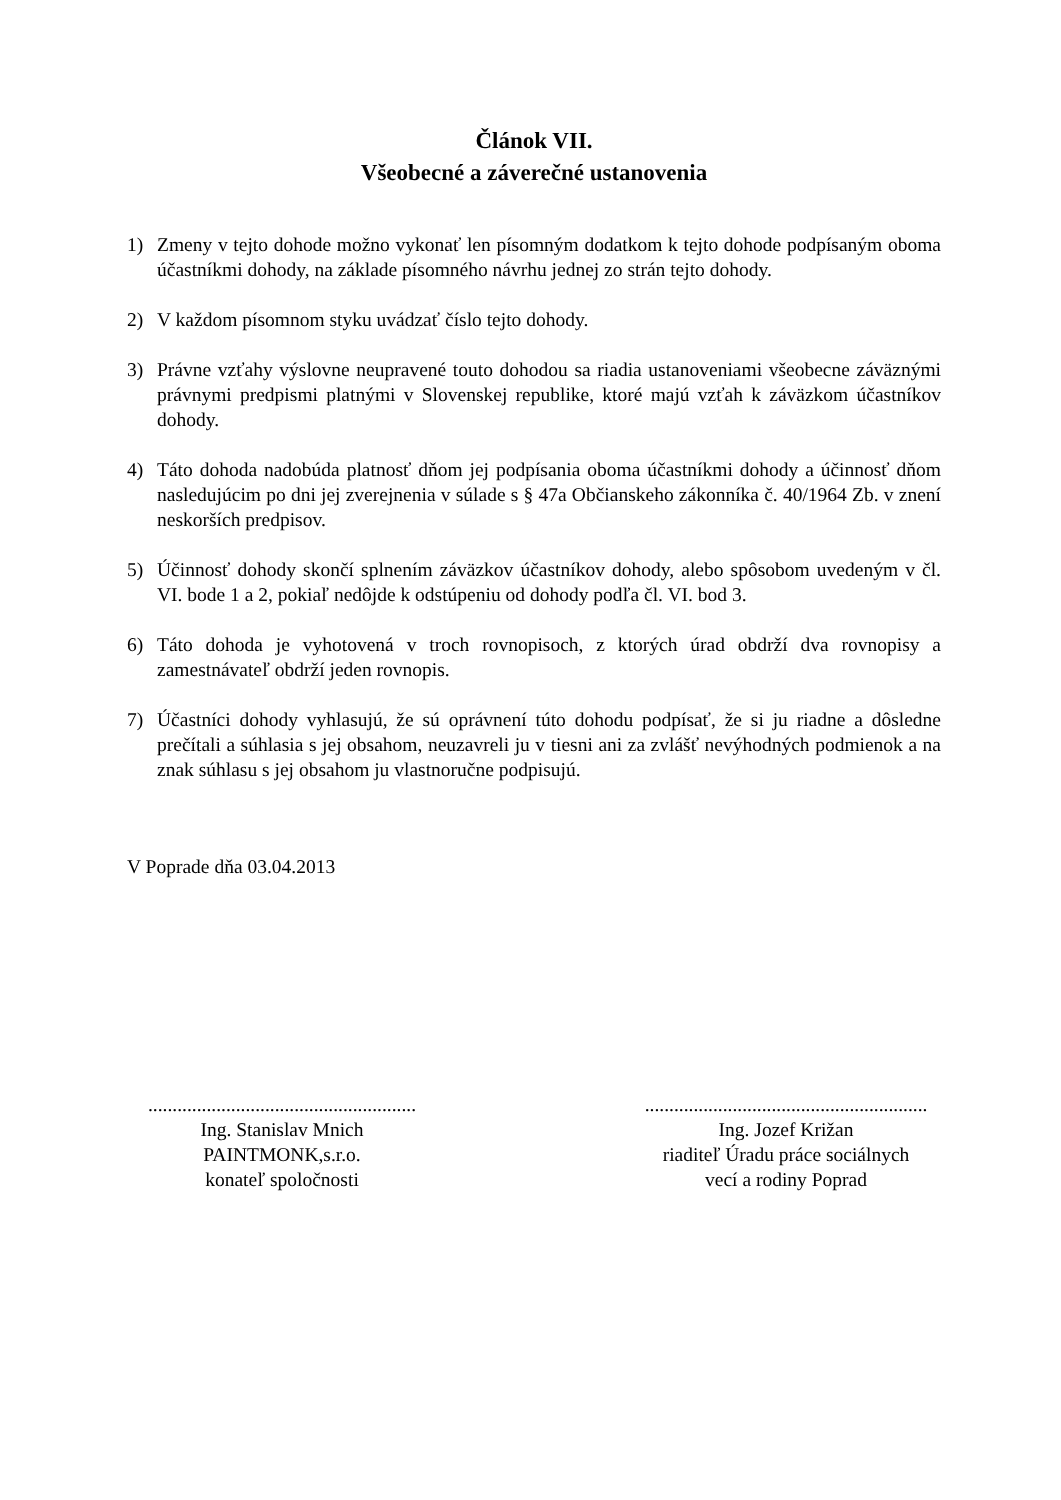Článok VII.
Všeobecné a záverečné ustanovenia
1) Zmeny v tejto dohode možno vykonať len písomným dodatkom k tejto dohode podpísaným oboma účastníkmi dohody, na základe písomného návrhu jednej zo strán tejto dohody.
2) V každom písomnom styku uvádzať číslo tejto dohody.
3) Právne vzťahy výslovne neupravené touto dohodou sa riadia ustanoveniami všeobecne záväznými právnymi predpismi platnými v Slovenskej republike, ktoré majú vzťah k záväzkom účastníkov dohody.
4) Táto dohoda nadobúda platnosť dňom jej podpísania oboma účastníkmi dohody a účinnosť dňom nasledujúcim po dni jej zverejnenia v súlade s § 47a Občianskeho zákonníka č. 40/1964 Zb. v znení neskorších predpisov.
5) Účinnosť dohody skončí splnením záväzkov účastníkov dohody, alebo spôsobom uvedeným v čl. VI. bode 1 a 2, pokiaľ nedôjde k odstúpeniu od dohody podľa čl. VI. bod 3.
6) Táto dohoda je vyhotovená v troch rovnopisoch, z ktorých úrad obdrží dva rovnopisy a zamestnávateľ obdrží jeden rovnopis.
7) Účastníci dohody vyhlasujú, že sú oprávnení túto dohodu podpísať, že si ju riadne a dôsledne prečítali a súhlasia s jej obsahom, neuzavreli ju v tiesni ani za zvlášť nevýhodných podmienok a na znak súhlasu s jej obsahom ju vlastnoručne podpisujú.
V Poprade dňa 03.04.2013
.......................................................
Ing. Stanislav Mnich
PAINTMONK,s.r.o.
konateľ spoločnosti
..........................................................
Ing. Jozef Križan
riaditeľ Úradu práce sociálnych
vecí a rodiny Poprad